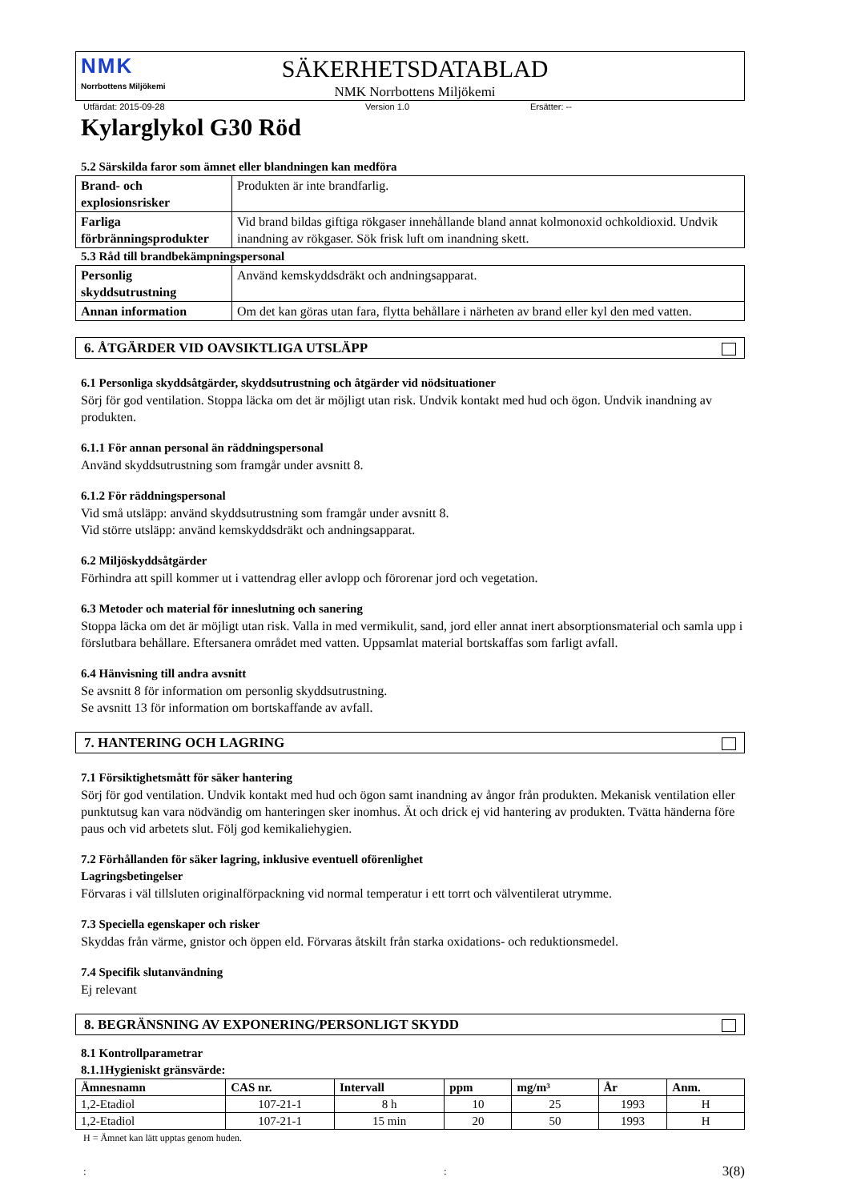NMK
Norrbottens Miljökemi
SÄKERHETSDATABLAD
NMK Norrbottens Miljökemi
Utfärdat: 2015-09-28 Version 1.0 Ersätter: --
Kylarglykol G30 Röd
5.2 Särskilda faror som ämnet eller blandningen kan medföra
| Brand- och explosionsrisker | Produkten är inte brandfarlig. |
| Farliga förbränningsprodukter | Vid brand bildas giftiga rökgaser innehållande bland annat kolmonoxid ochkoldioxid. Undvik inandning av rökgaser. Sök frisk luft om inandning skett. |
5.3 Råd till brandbekämpningspersonal
| Personlig skyddsutrustning | Använd kemskyddsdräkt och andningsapparat. |
| Annan information | Om det kan göras utan fara, flytta behållare i närheten av brand eller kyl den med vatten. |
6. ÅTGÄRDER VID OAVSIKTLIGA UTSLÄPP
6.1 Personliga skyddsåtgärder, skyddsutrustning och åtgärder vid nödsituationer
Sörj för god ventilation. Stoppa läcka om det är möjligt utan risk. Undvik kontakt med hud och ögon. Undvik inandning av produkten.
6.1.1 För annan personal än räddningspersonal
Använd skyddsutrustning som framgår under avsnitt 8.
6.1.2 För räddningspersonal
Vid små utsläpp: använd skyddsutrustning som framgår under avsnitt 8.
Vid större utsläpp: använd kemskyddsdräkt och andningsapparat.
6.2 Miljöskyddsåtgärder
Förhindra att spill kommer ut i vattendrag eller avlopp och förorenar jord och vegetation.
6.3 Metoder och material för inneslutning och sanering
Stoppa läcka om det är möjligt utan risk. Valla in med vermikulit, sand, jord eller annat inert absorptionsmaterial och samla upp i förslutbara behållare. Eftersanera området med vatten. Uppsamlat material bortskaffas som farligt avfall.
6.4 Hänvisning till andra avsnitt
Se avsnitt 8 för information om personlig skyddsutrustning.
Se avsnitt 13 för information om bortskaffande av avfall.
7. HANTERING OCH LAGRING
7.1 Försiktighetsmått för säker hantering
Sörj för god ventilation. Undvik kontakt med hud och ögon samt inandning av ångor från produkten. Mekanisk ventilation eller punktutsug kan vara nödvändig om hanteringen sker inomhus. Ät och drick ej vid hantering av produkten. Tvätta händerna före paus och vid arbetets slut. Följ god kemikaliehygien.
7.2 Förhållanden för säker lagring, inklusive eventuell oförenlighet
Lagringsbetingelser
Förvaras i väl tillsluten originalförpackning vid normal temperatur i ett torrt och välventilerat utrymme.
7.3 Speciella egenskaper och risker
Skyddas från värme, gnistor och öppen eld. Förvaras åtskilt från starka oxidations- och reduktionsmedel.
7.4 Specifik slutanvändning
Ej relevant
8. BEGRÄNSNING AV EXPONERING/PERSONLIGT SKYDD
8.1 Kontrollparametrar
8.1.1Hygieniskt gränsvärde:
| Ämnesnamn | CAS nr. | Intervall | ppm | mg/m³ | År | Anm. |
| --- | --- | --- | --- | --- | --- | --- |
| 1,2-Etadiol | 107-21-1 | 8 h | 10 | 25 | 1993 | H |
| 1,2-Etadiol | 107-21-1 | 15 min | 20 | 50 | 1993 | H |
H = Ämnet kan lätt upptas genom huden.
:: 3(8)